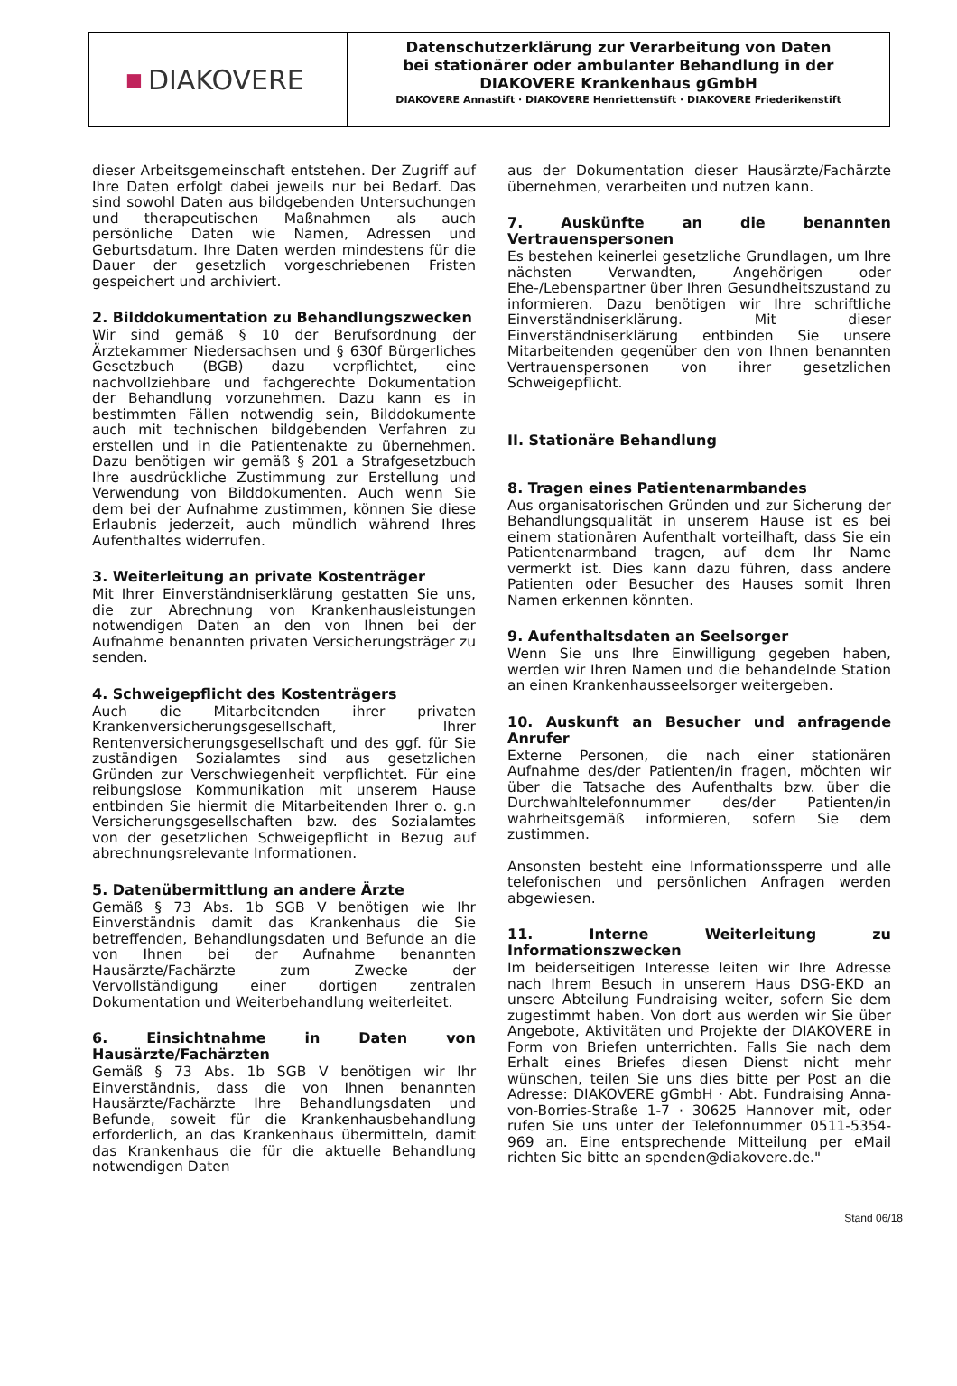■ DIAKOVERE
Datenschutzerklärung zur Verarbeitung von Daten
bei stationärer oder ambulanter Behandlung in der
DIAKOVERE Krankenhaus gGmbH
DIAKOVERE Annastift · DIAKOVERE Henriettenstift · DIAKOVERE Friederikenstift
dieser Arbeitsgemeinschaft entstehen. Der Zugriff auf Ihre Daten erfolgt dabei jeweils nur bei Bedarf. Das sind sowohl Daten aus bildgebenden Untersuchungen und therapeutischen Maßnahmen als auch persönliche Daten wie Namen, Adressen und Geburtsdatum. Ihre Daten werden mindestens für die Dauer der gesetzlich vorgeschriebenen Fristen gespeichert und archiviert.
2. Bilddokumentation zu Behandlungszwecken
Wir sind gemäß § 10 der Berufsordnung der Ärztekammer Niedersachsen und § 630f Bürgerliches Gesetzbuch (BGB) dazu verpflichtet, eine nachvollziehbare und fachgerechte Dokumentation der Behandlung vorzunehmen. Dazu kann es in bestimmten Fällen notwendig sein, Bilddokumente auch mit technischen bildgebenden Verfahren zu erstellen und in die Patientenakte zu übernehmen. Dazu benötigen wir gemäß § 201 a Strafgesetzbuch Ihre ausdrückliche Zustimmung zur Erstellung und Verwendung von Bilddokumenten. Auch wenn Sie dem bei der Aufnahme zustimmen, können Sie diese Erlaubnis jederzeit, auch mündlich während Ihres Aufenthaltes widerrufen.
3. Weiterleitung an private Kostenträger
Mit Ihrer Einverständniserklärung gestatten Sie uns, die zur Abrechnung von Krankenhausleistungen notwendigen Daten an den von Ihnen bei der Aufnahme benannten privaten Versicherungsträger zu senden.
4. Schweigepflicht des Kostenträgers
Auch die Mitarbeitenden ihrer privaten Krankenversicherungsgesellschaft, Ihrer Rentenversicherungsgesellschaft und des ggf. für Sie zuständigen Sozialamtes sind aus gesetzlichen Gründen zur Verschwiegenheit verpflichtet. Für eine reibungslose Kommunikation mit unserem Hause entbinden Sie hiermit die Mitarbeitenden Ihrer o. g.n Versicherungsgesellschaften bzw. des Sozialamtes von der gesetzlichen Schweigepflicht in Bezug auf abrechnungsrelevante Informationen.
5. Datenübermittlung an andere Ärzte
Gemäß § 73 Abs. 1b SGB V benötigen wie Ihr Einverständnis damit das Krankenhaus die Sie betreffenden, Behandlungsdaten und Befunde an die von Ihnen bei der Aufnahme benannten Hausärzte/Fachärzte zum Zwecke der Vervollständigung einer dortigen zentralen Dokumentation und Weiterbehandlung weiterleitet.
6. Einsichtnahme in Daten von Hausärzte/Fachärzten
Gemäß § 73 Abs. 1b SGB V benötigen wir Ihr Einverständnis, dass die von Ihnen benannten Hausärzte/Fachärzte Ihre Behandlungsdaten und Befunde, soweit für die Krankenhausbehandlung erforderlich, an das Krankenhaus übermitteln, damit das Krankenhaus die für die aktuelle Behandlung notwendigen Daten
aus der Dokumentation dieser Hausärzte/Fachärzte übernehmen, verarbeiten und nutzen kann.
7. Auskünfte an die benannten Vertrauenspersonen
Es bestehen keinerlei gesetzliche Grundlagen, um Ihre nächsten Verwandten, Angehörigen oder Ehe-/Lebenspartner über Ihren Gesundheitszustand zu informieren. Dazu benötigen wir Ihre schriftliche Einverständniserklärung. Mit dieser Einverständniserklärung entbinden Sie unsere Mitarbeitenden gegenüber den von Ihnen benannten Vertrauenspersonen von ihrer gesetzlichen Schweigepflicht.
II. Stationäre Behandlung
8. Tragen eines Patientenarmbandes
Aus organisatorischen Gründen und zur Sicherung der Behandlungsqualität in unserem Hause ist es bei einem stationären Aufenthalt vorteilhaft, dass Sie ein Patientenarmband tragen, auf dem Ihr Name vermerkt ist. Dies kann dazu führen, dass andere Patienten oder Besucher des Hauses somit Ihren Namen erkennen könnten.
9. Aufenthaltsdaten an Seelsorger
Wenn Sie uns Ihre Einwilligung gegeben haben, werden wir Ihren Namen und die behandelnde Station an einen Krankenhausseelsorger weitergeben.
10. Auskunft an Besucher und anfragende Anrufer
Externe Personen, die nach einer stationären Aufnahme des/der Patienten/in fragen, möchten wir über die Tatsache des Aufenthalts bzw. über die Durchwahltelefonnummer des/der Patienten/in wahrheitsgemäß informieren, sofern Sie dem zustimmen.
Ansonsten besteht eine Informationssperre und alle telefonischen und persönlichen Anfragen werden abgewiesen.
11. Interne Weiterleitung zu Informationszwecken
Im beiderseitigen Interesse leiten wir Ihre Adresse nach Ihrem Besuch in unserem Haus DSG-EKD an unsere Abteilung Fundraising weiter, sofern Sie dem zugestimmt haben. Von dort aus werden wir Sie über Angebote, Aktivitäten und Projekte der DIAKOVERE in Form von Briefen unterrichten. Falls Sie nach dem Erhalt eines Briefes diesen Dienst nicht mehr wünschen, teilen Sie uns dies bitte per Post an die Adresse: DIAKOVERE gGmbH · Abt. Fundraising Anna-von-Borries-Straße 1-7 · 30625 Hannover mit, oder rufen Sie uns unter der Telefonnummer 0511-5354-969 an. Eine entsprechende Mitteilung per eMail richten Sie bitte an spenden@diakovere.de."
Stand 06/18